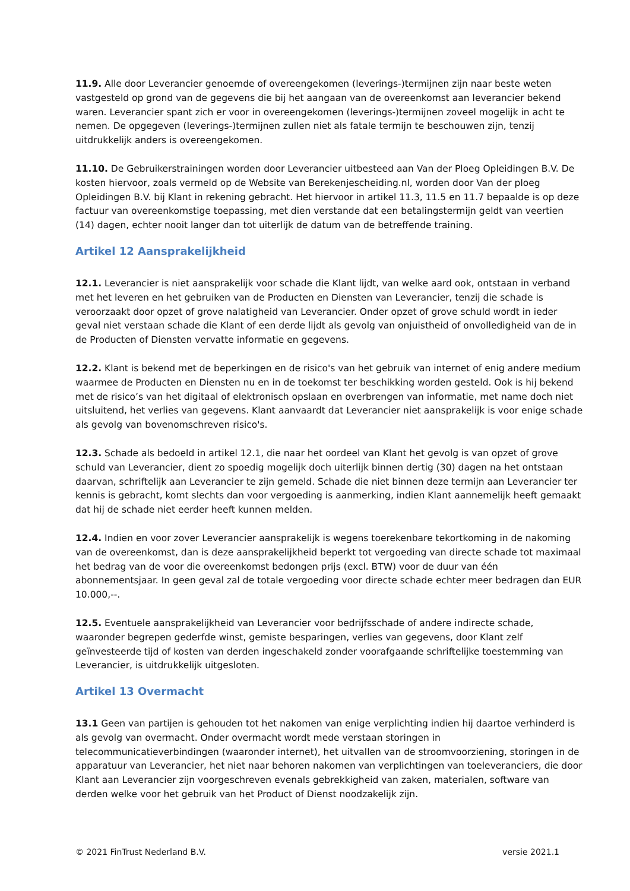11.9. Alle door Leverancier genoemde of overeengekomen (leverings-)termijnen zijn naar beste weten vastgesteld op grond van de gegevens die bij het aangaan van de overeenkomst aan leverancier bekend waren. Leverancier spant zich er voor in overeengekomen (leverings-)termijnen zoveel mogelijk in acht te nemen. De opgegeven (leverings-)termijnen zullen niet als fatale termijn te beschouwen zijn, tenzij uitdrukkelijk anders is overeengekomen.
11.10. De Gebruikerstrainingen worden door Leverancier uitbesteed aan Van der Ploeg Opleidingen B.V. De kosten hiervoor, zoals vermeld op de Website van Berekenjescheiding.nl, worden door Van der ploeg Opleidingen B.V. bij Klant in rekening gebracht. Het hiervoor in artikel 11.3, 11.5 en 11.7 bepaalde is op deze factuur van overeenkomstige toepassing, met dien verstande dat een betalingstermijn geldt van veertien (14) dagen, echter nooit langer dan tot uiterlijk de datum van de betreffende training.
Artikel 12 Aansprakelijkheid
12.1. Leverancier is niet aansprakelijk voor schade die Klant lijdt, van welke aard ook, ontstaan in verband met het leveren en het gebruiken van de Producten en Diensten van Leverancier, tenzij die schade is veroorzaakt door opzet of grove nalatigheid van Leverancier. Onder opzet of grove schuld wordt in ieder geval niet verstaan schade die Klant of een derde lijdt als gevolg van onjuistheid of onvolledigheid van de in de Producten of Diensten vervatte informatie en gegevens.
12.2. Klant is bekend met de beperkingen en de risico's van het gebruik van internet of enig andere medium waarmee de Producten en Diensten nu en in de toekomst ter beschikking worden gesteld. Ook is hij bekend met de risico’s van het digitaal of elektronisch opslaan en overbrengen van informatie, met name doch niet uitsluitend, het verlies van gegevens. Klant aanvaardt dat Leverancier niet aansprakelijk is voor enige schade als gevolg van bovenomschreven risico's.
12.3. Schade als bedoeld in artikel 12.1, die naar het oordeel van Klant het gevolg is van opzet of grove schuld van Leverancier, dient zo spoedig mogelijk doch uiterlijk binnen dertig (30) dagen na het ontstaan daarvan, schriftelijk aan Leverancier te zijn gemeld. Schade die niet binnen deze termijn aan Leverancier ter kennis is gebracht, komt slechts dan voor vergoeding is aanmerking, indien Klant aannemelijk heeft gemaakt dat hij de schade niet eerder heeft kunnen melden.
12.4. Indien en voor zover Leverancier aansprakelijk is wegens toerekenbare tekortkoming in de nakoming van de overeenkomst, dan is deze aansprakelijkheid beperkt tot vergoeding van directe schade tot maximaal het bedrag van de voor die overeenkomst bedongen prijs (excl. BTW) voor de duur van één abonnementsjaar. In geen geval zal de totale vergoeding voor directe schade echter meer bedragen dan EUR 10.000,--.
12.5. Eventuele aansprakelijkheid van Leverancier voor bedrijfsschade of andere indirecte schade, waaronder begrepen gederfde winst, gemiste besparingen, verlies van gegevens, door Klant zelf geïnvesteerde tijd of kosten van derden ingeschakeld zonder voorafgaande schriftelijke toestemming van Leverancier, is uitdrukkelijk uitgesloten.
Artikel 13 Overmacht
13.1 Geen van partijen is gehouden tot het nakomen van enige verplichting indien hij daartoe verhinderd is als gevolg van overmacht. Onder overmacht wordt mede verstaan storingen in telecommunicatieverbindingen (waaronder internet), het uitvallen van de stroomvoorziening, storingen in de apparatuur van Leverancier, het niet naar behoren nakomen van verplichtingen van toeleveranciers, die door Klant aan Leverancier zijn voorgeschreven evenals gebrekkigheid van zaken, materialen, software van derden welke voor het gebruik van het Product of Dienst noodzakelijk zijn.
© 2021 FinTrust Nederland B.V. versie 2021.1